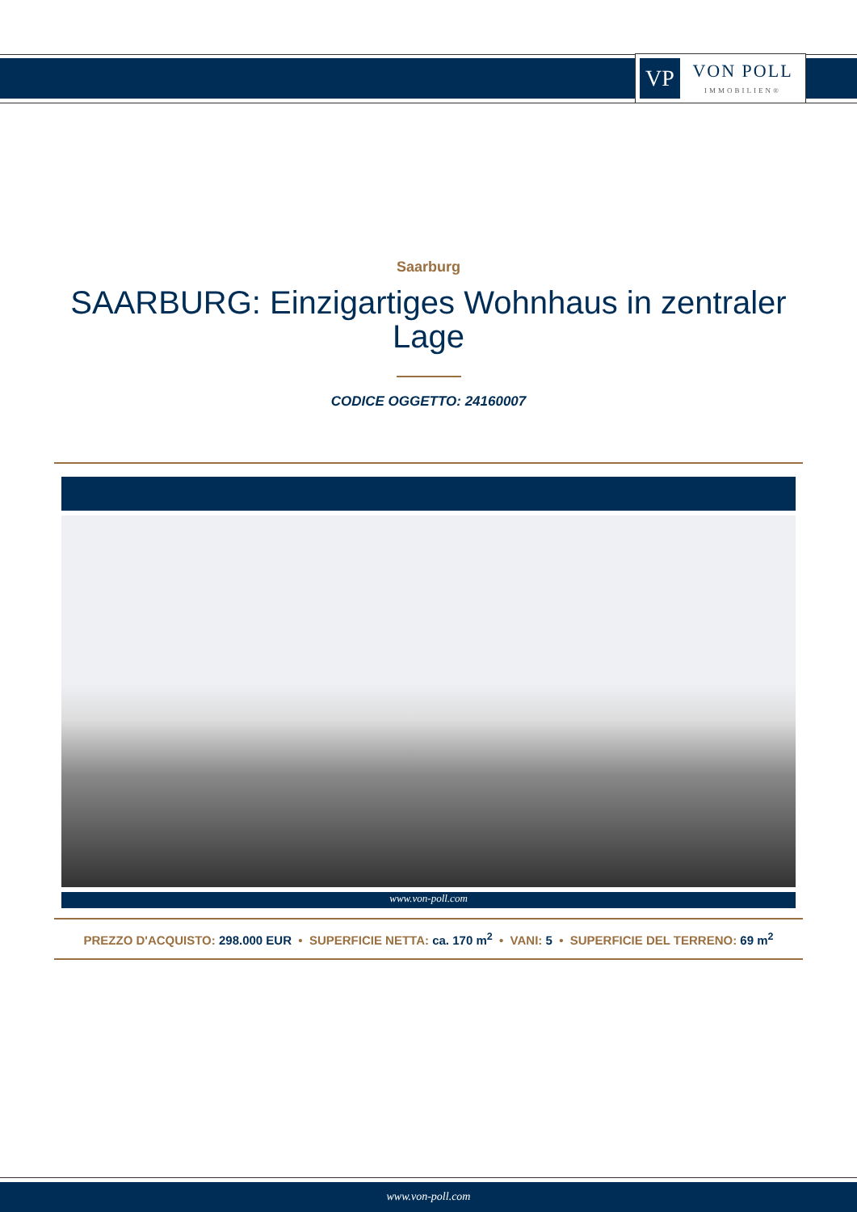VP
VON POLL
IMMOBILIEN®
Saarburg
SAARBURG: Einzigartiges Wohnhaus in zentraler Lage
CODICE OGGETTO: 24160007
www.von-poll.com
PREZZO D'ACQUISTO: 298.000 EUR • SUPERFICIE NETTA: ca. 170 m<sup>2</sup> • VANI: 5 • SUPERFICIE DEL TERRENO: 69 m<sup>2</sup>
www.von-poll.com